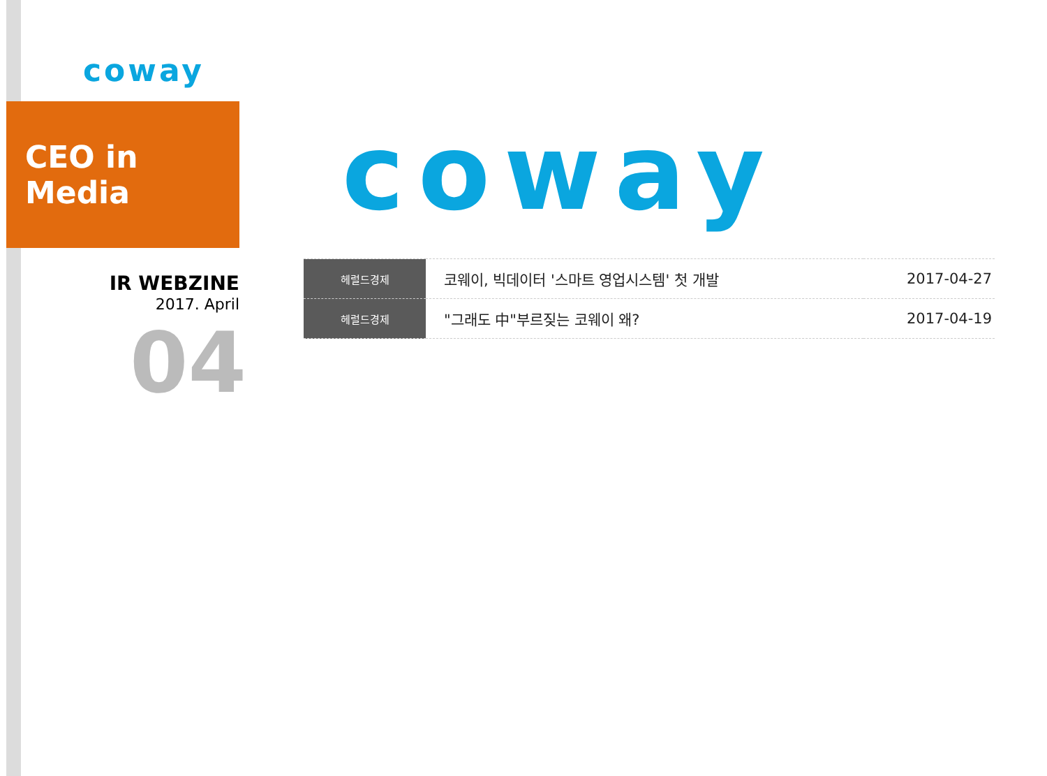coway
CEO in Media
IR WEBZINE
2017. April
04
coway
| 헤럴드경제 | 코웨이, 빅데이터 '스마트 영업시스템' 첫 개발 | 2017-04-27 |
| 헤럴드경제 | "그래도 中"부르짖는 코웨이 왜? | 2017-04-19 |